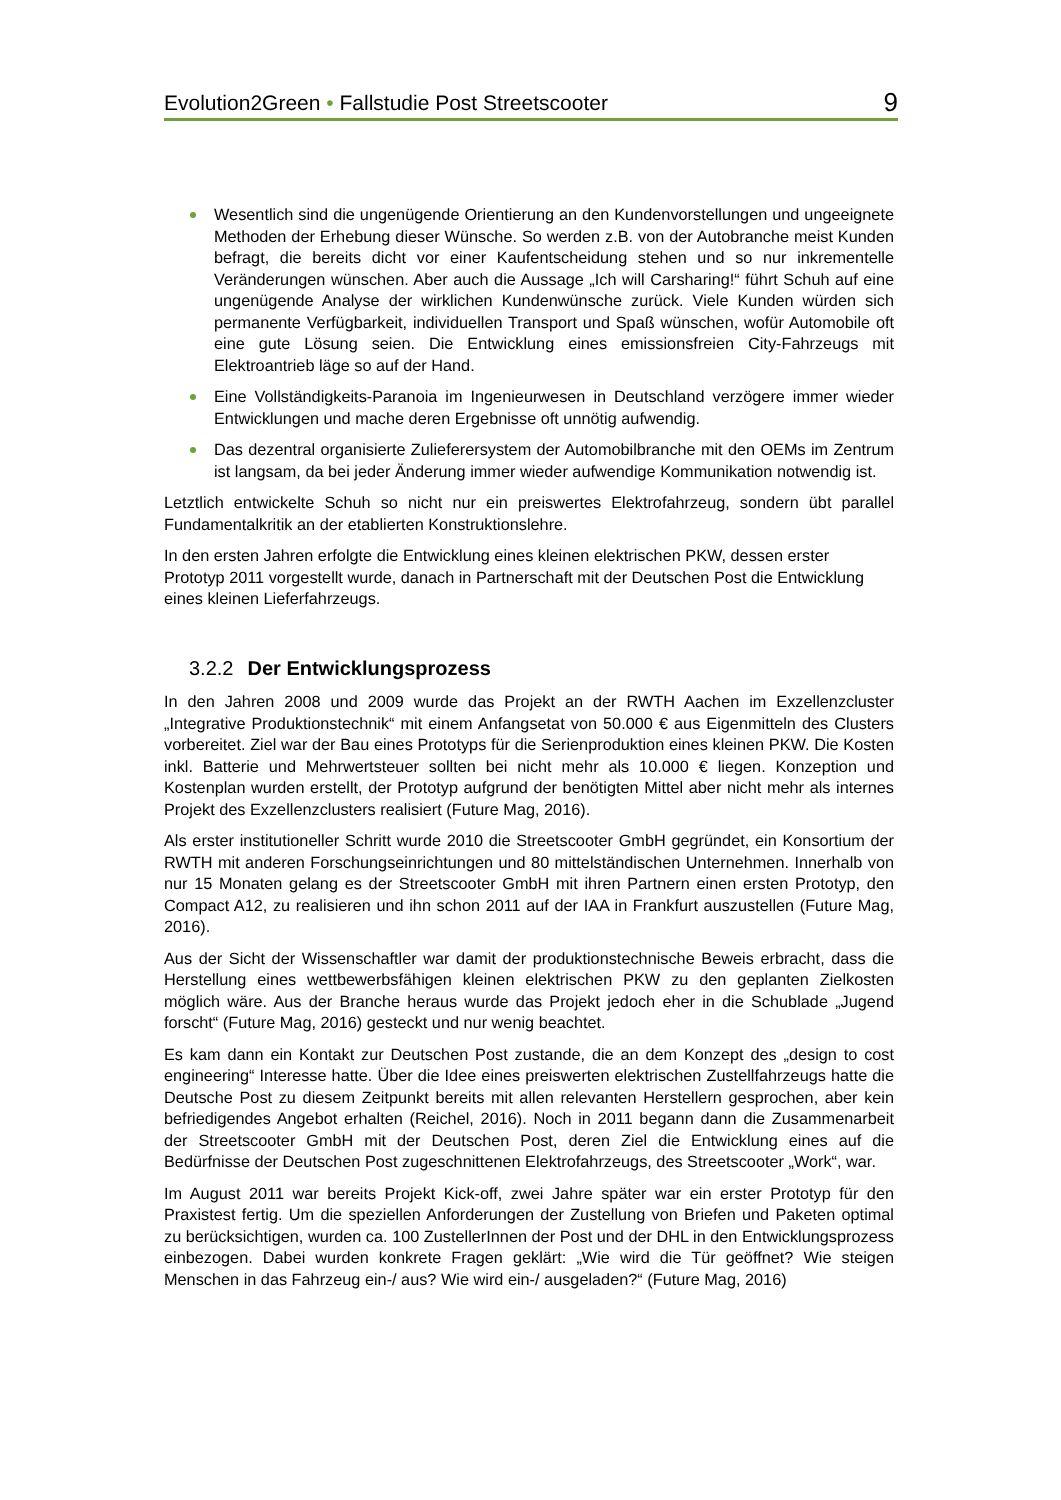Evolution2Green • Fallstudie Post Streetscooter 9
Wesentlich sind die ungenügende Orientierung an den Kundenvorstellungen und ungeeignete Methoden der Erhebung dieser Wünsche. So werden z.B. von der Autobranche meist Kunden befragt, die bereits dicht vor einer Kaufentscheidung stehen und so nur inkrementelle Veränderungen wünschen. Aber auch die Aussage „Ich will Carsharing!“ führt Schuh auf eine ungenügende Analyse der wirklichen Kundenwünsche zurück. Viele Kunden würden sich permanente Verfügbarkeit, individuellen Transport und Spaß wünschen, wofür Automobile oft eine gute Lösung seien. Die Entwicklung eines emissionsfreien City-Fahrzeugs mit Elektroantrieb läge so auf der Hand.
Eine Vollständigkeits-Paranoia im Ingenieurwesen in Deutschland verzögere immer wieder Entwicklungen und mache deren Ergebnisse oft unnötig aufwendig.
Das dezentral organisierte Zulieferersystem der Automobilbranche mit den OEMs im Zentrum ist langsam, da bei jeder Änderung immer wieder aufwendige Kommunikation notwendig ist.
Letztlich entwickelte Schuh so nicht nur ein preiswertes Elektrofahrzeug, sondern übt parallel Fundamentalkritik an der etablierten Konstruktionslehre.
In den ersten Jahren erfolgte die Entwicklung eines kleinen elektrischen PKW, dessen erster Prototyp 2011 vorgestellt wurde, danach in Partnerschaft mit der Deutschen Post die Entwicklung eines kleinen Lieferfahrzeugs.
3.2.2 Der Entwicklungsprozess
In den Jahren 2008 und 2009 wurde das Projekt an der RWTH Aachen im Exzellenzcluster „Integrative Produktionstechnik“ mit einem Anfangsetat von 50.000 € aus Eigenmitteln des Clusters vorbereitet. Ziel war der Bau eines Prototyps für die Serienproduktion eines kleinen PKW. Die Kosten inkl. Batterie und Mehrwertsteuer sollten bei nicht mehr als 10.000 € liegen. Konzeption und Kostenplan wurden erstellt, der Prototyp aufgrund der benötigten Mittel aber nicht mehr als internes Projekt des Exzellenzclusters realisiert (Future Mag, 2016).
Als erster institutioneller Schritt wurde 2010 die Streetscooter GmbH gegründet, ein Konsortium der RWTH mit anderen Forschungseinrichtungen und 80 mittelständischen Unternehmen. Innerhalb von nur 15 Monaten gelang es der Streetscooter GmbH mit ihren Partnern einen ersten Prototyp, den Compact A12, zu realisieren und ihn schon 2011 auf der IAA in Frankfurt auszustellen (Future Mag, 2016).
Aus der Sicht der Wissenschaftler war damit der produktionstechnische Beweis erbracht, dass die Herstellung eines wettbewerbsfähigen kleinen elektrischen PKW zu den geplanten Zielkosten möglich wäre. Aus der Branche heraus wurde das Projekt jedoch eher in die Schublade „Jugend forscht“ (Future Mag, 2016) gesteckt und nur wenig beachtet.
Es kam dann ein Kontakt zur Deutschen Post zustande, die an dem Konzept des „design to cost engineering“ Interesse hatte. Über die Idee eines preiswerten elektrischen Zustellfahrzeugs hatte die Deutsche Post zu diesem Zeitpunkt bereits mit allen relevanten Herstellern gesprochen, aber kein befriedigendes Angebot erhalten (Reichel, 2016). Noch in 2011 begann dann die Zusammenarbeit der Streetscooter GmbH mit der Deutschen Post, deren Ziel die Entwicklung eines auf die Bedürfnisse der Deutschen Post zugeschnittenen Elektrofahrzeugs, des Streetscooter „Work“, war.
Im August 2011 war bereits Projekt Kick-off, zwei Jahre später war ein erster Prototyp für den Praxistest fertig. Um die speziellen Anforderungen der Zustellung von Briefen und Paketen optimal zu berücksichtigen, wurden ca. 100 ZustellerInnen der Post und der DHL in den Entwicklungsprozess einbezogen. Dabei wurden konkrete Fragen geklärt: „Wie wird die Tür geöffnet? Wie steigen Menschen in das Fahrzeug ein-/ aus? Wie wird ein-/ ausgeladen?“ (Future Mag, 2016)